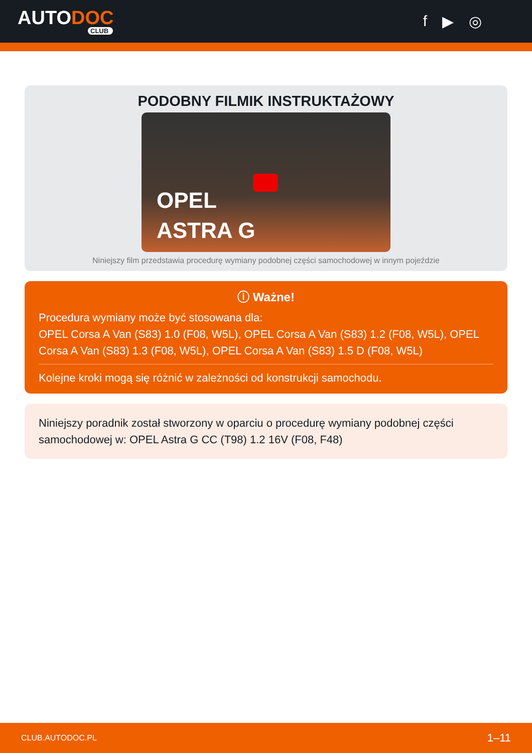AUTODOC
CLUB
f ▶ ◎
PODOBNY FILMIK INSTRUKTAŻOWY
OPEL
ASTRA G
Niniejszy film przedstawia procedurę wymiany podobnej części samochodowej w innym pojeździe
ⓘ Ważne!
Procedura wymiany może być stosowana dla:
OPEL Corsa A Van (S83) 1.0 (F08, W5L), OPEL Corsa A Van (S83) 1.2 (F08, W5L), OPEL Corsa A Van (S83) 1.3 (F08, W5L), OPEL Corsa A Van (S83) 1.5 D (F08, W5L)
Kolejne kroki mogą się różnić w zależności od konstrukcji samochodu.
Niniejszy poradnik został stworzony w oparciu o procedurę wymiany podobnej części samochodowej w: OPEL Astra G CC (T98) 1.2 16V (F08, F48)
CLUB.AUTODOC.PL 1–11